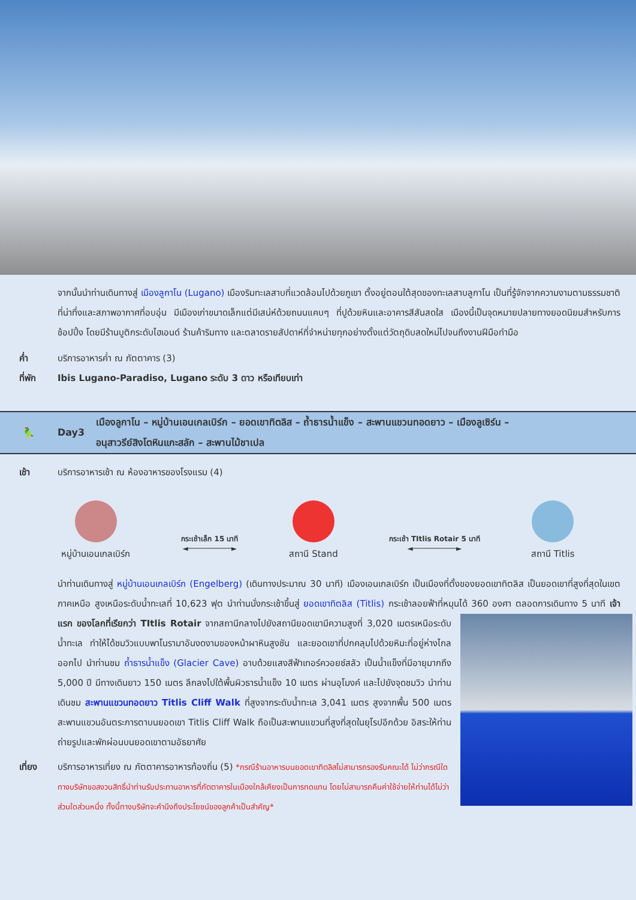จากนั้นนำท่านเดินทางสู่ เมืองลูกาโน (Lugano) เมืองริมทะเลสาบที่แวดล้อมไปด้วยภูเขา ตั้งอยู่ตอนใต้สุดของทะเลสาบลูกาโน เป็นที่รู้จักจากความงามตามธรรมชาติที่น่าทึ่งและสภาพอากาศที่อบอุ่น มีเมืองเก่าขนาดเล็กแต่มีเสน่ห์ด้วยถนนแคบๆ ที่ปูด้วยหินและอาคารสีสันสดใส เมืองนี้เป็นจุดหมายปลายทางยอดนิยมสำหรับการช้อปปิ้ง โดยมีร้านบูติกระดับไฮเอนด์ ร้านค้าริมทาง และตลาดรายสัปดาห์ที่จำหน่ายทุกอย่างตั้งแต่วัตถุดิบสดใหม่ไปจนถึงงานฝีมือทำมือ
ค่ำ บริการอาหารค่ำ ณ ภัตตาคาร (3)
ที่พัก Ibis Lugano-Paradiso, Lugano ระดับ 3 ดาว หรือเทียบเท่า
🦜 Day3 เมืองลูกาโน – หมู่บ้านเอนเกลเบิร์ก – ยอดเขาทิตลิส – ถ้ำธารน้ำแข็ง – สะพานแขวนทอดยาว – เมืองลูเซิร์น –
อนุสาวรีย์สิงโตหินแกะสลัก – สะพานไม้ชาเปล
เช้า บริการอาหารเช้า ณ ห้องอาหารของโรงแรม (4)
หมู่บ้านเอนเกลเบิร์ก
กระเช้าเล็ก 15 นาที
◄──────────►
สถานี Stand
กระเช้า TItlis Rotair 5 นาที
◄──────────►
สถานี Titlis
นำท่านเดินทางสู่ หมู่บ้านเอนเกลเบิร์ก (Engelberg) (เดินทางประมาณ 30 นาที) เมืองเอนเกลเบิร์ก เป็นเมืองที่ตั้งของยอดเขาทิตลิส เป็นยอดเขาที่สูงที่สุดในเขตภาคเหนือ สูงเหนือระดับน้ำทะเลที่ 10,623 ฟุต นำท่านนั่งกระเช้าขึ้นสู่ ยอดเขาทิตลิส (Titlis) กระเช้าลอยฟ้าที่หมุนได้ 360 องศา
ตลอดการเดินทาง 5 นาที เจ้าแรก ของโลกที่เรียกว่า TItlis Rotair จากสถานีกลางไปยังสถานียอดเขามีความสูงที่ 3,020 เมตรเหนือระดับน้ำทะเล ทำให้ได้ชมวิวแบบพาโนรามาอันงดงามของหน้าผาหินสูงชัน และยอดเขาที่ปกคลุมไปด้วยหิมะที่อยู่ห่างไกลออกไป นำท่านชม ถ้ำธารน้ำแข็ง (Glacier Cave) อาบด้วยแสงสีฟ้าเทอร์ควอยซ์สลัว เป็นน้ำแข็งที่มีอายุมากถึง 5,000 ปี มีทางเดินยาว 150 เมตร ลึกลงไปใต้พื้นผิวธารน้ำแข็ง 10 เมตร ผ่านอุโมงค์ และไปยังจุดชมวิว นำท่านเดินชม สะพานแขวนทอดยาว Titlis Cliff Walk ที่สูงจากระดับน้ำทะเล 3,041 เมตร สูงจากพื้น 500 เมตร สะพานแขวนอันตระการตาบนยอดเขา Titlis Cliff Walk ถือเป็นสะพานแขวนที่สูงที่สุดในยุโรปอีกด้วย อิสระให้ท่านถ่ายรูปและพักผ่อนบนยอดเขาตามอัธยาศัย
เที่ยง บริการอาหารเที่ยง ณ ภัตตาคารอาหารท้องถิ่น (5) *กรณีร้านอาหารบนยอดเขาทิตลิสไม่สามารถรองรับคณะได้ ไม่ว่ากรณีใด ทางบริษัทขอสงวนสิทธิ์นำท่านรับประทานอาหารที่ภัตตาคารในเมืองใกล้เคียงเป็นการทดแทน โดยไม่สามารถคืนค่าใช้จ่ายให้ท่านได้ไม่ว่าส่วนใดส่วนหนึ่ง ทั้งนี้ทางบริษัทจะคำนึงถึงประโยชน์ของลูกค้าเป็นสำคัญ*